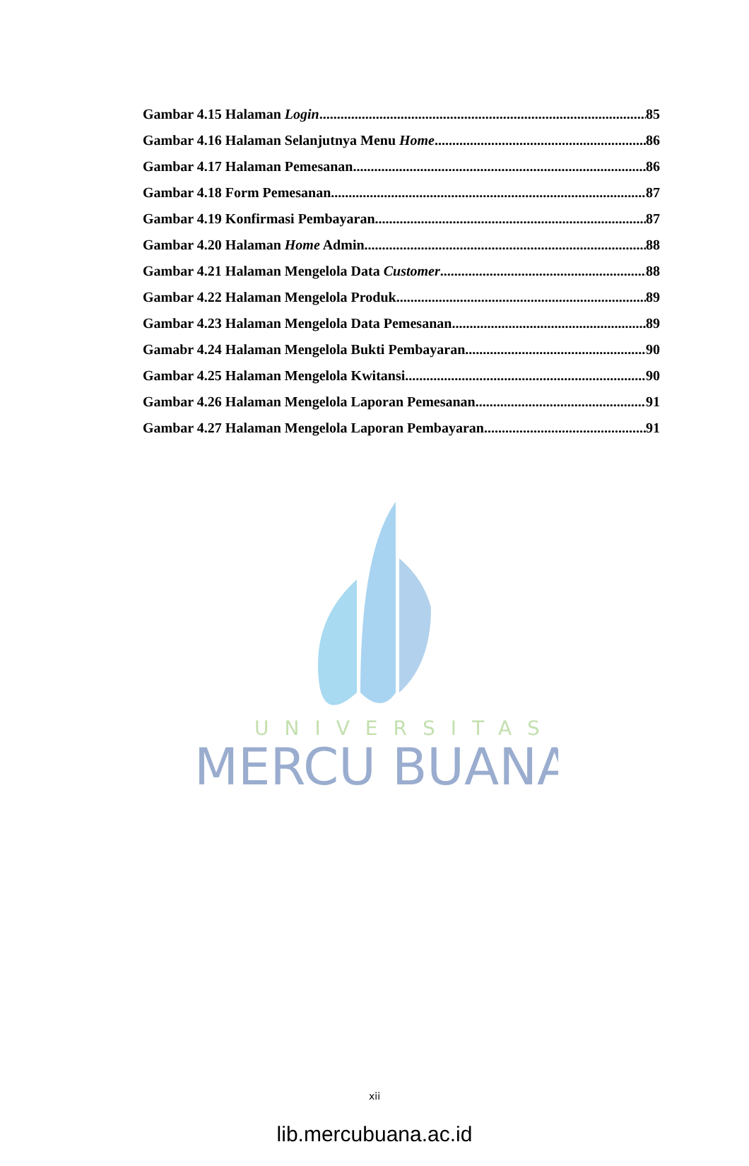UNIVERSITAS
MERCU BUANA
Gambar 4.15 Halaman Login 85
Gambar 4.16 Halaman Selanjutnya Menu Home 86
Gambar 4.17 Halaman Pemesanan 86
Gambar 4.18 Form Pemesanan 87
Gambar 4.19 Konfirmasi Pembayaran 87
Gambar 4.20 Halaman Home Admin 88
Gambar 4.21 Halaman Mengelola Data Customer 88
Gambar 4.22 Halaman Mengelola Produk 89
Gambar 4.23 Halaman Mengelola Data Pemesanan 89
Gamabr 4.24 Halaman Mengelola Bukti Pembayaran 90
Gambar 4.25 Halaman Mengelola Kwitansi 90
Gambar 4.26 Halaman Mengelola Laporan Pemesanan 91
Gambar 4.27 Halaman Mengelola Laporan Pembayaran 91
xii
lib.mercubuana.ac.id